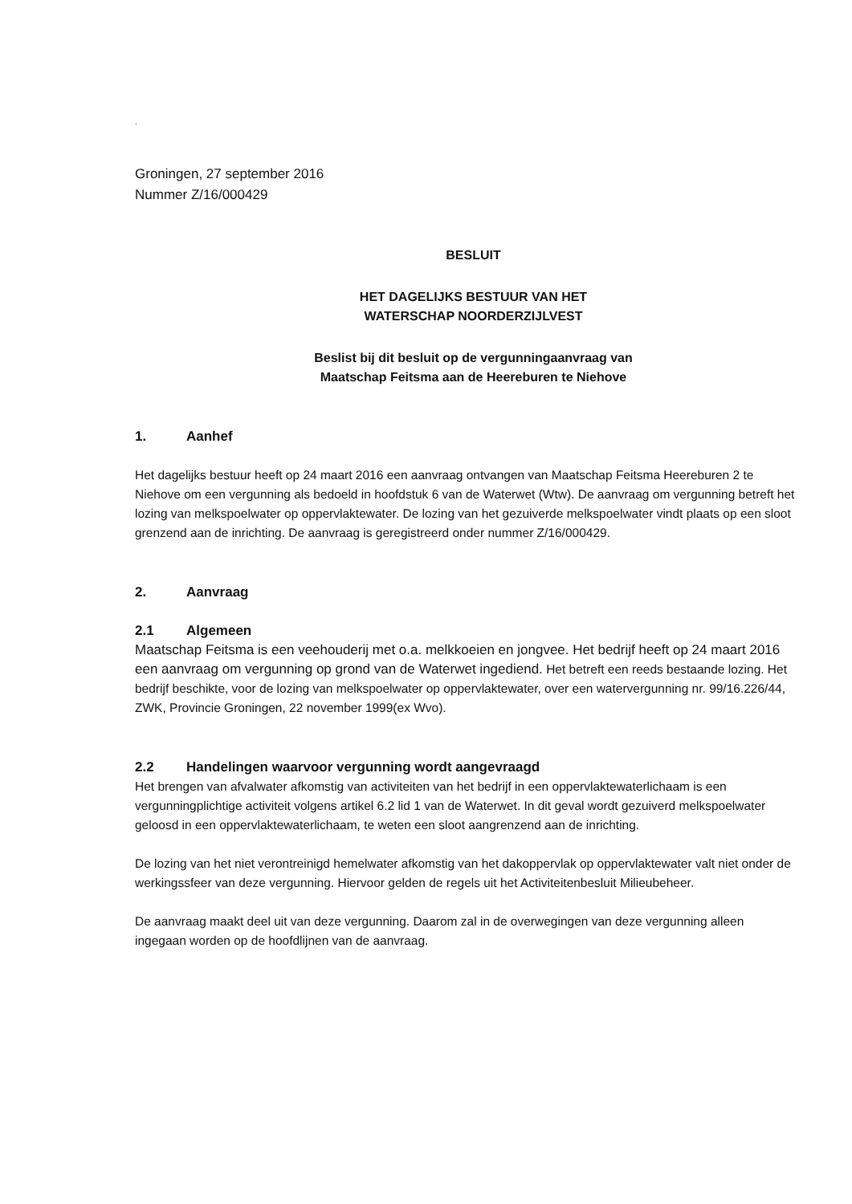.
Groningen, 27 september 2016
Nummer Z/16/000429
BESLUIT
HET DAGELIJKS BESTUUR VAN HET
WATERSCHAP NOORDERZIJLVEST
Beslist bij dit besluit op de vergunningaanvraag van
Maatschap Feitsma aan de Heereburen te Niehove
1. Aanhef
Het dagelijks bestuur heeft op 24 maart 2016 een aanvraag ontvangen van Maatschap Feitsma Heereburen 2 te Niehove om een vergunning als bedoeld in hoofdstuk 6 van de Waterwet (Wtw). De aanvraag om vergunning betreft het lozing van melkspoelwater op oppervlaktewater. De lozing van het gezuiverde melkspoelwater vindt plaats op een sloot grenzend aan de inrichting. De aanvraag is geregistreerd onder nummer Z/16/000429.
2. Aanvraag
2.1 Algemeen
Maatschap Feitsma is een veehouderij met o.a. melkkoeien en jongvee. Het bedrijf heeft op 24 maart 2016 een aanvraag om vergunning op grond van de Waterwet ingediend. Het betreft een reeds bestaande lozing. Het bedrijf beschikte, voor de lozing van melkspoelwater op oppervlaktewater, over een watervergunning nr. 99/16.226/44, ZWK, Provincie Groningen, 22 november 1999(ex Wvo).
2.2 Handelingen waarvoor vergunning wordt aangevraagd
Het brengen van afvalwater afkomstig van activiteiten van het bedrijf in een oppervlaktewaterlichaam is een vergunningplichtige activiteit volgens artikel 6.2 lid 1 van de Waterwet. In dit geval wordt gezuiverd melkspoelwater geloosd in een oppervlaktewaterlichaam, te weten een sloot aangrenzend aan de inrichting.
De lozing van het niet verontreinigd hemelwater afkomstig van het dakoppervlak op oppervlaktewater valt niet onder de werkingssfeer van deze vergunning. Hiervoor gelden de regels uit het Activiteitenbesluit Milieubeheer.
De aanvraag maakt deel uit van deze vergunning. Daarom zal in de overwegingen van deze vergunning alleen ingegaan worden op de hoofdlijnen van de aanvraag.